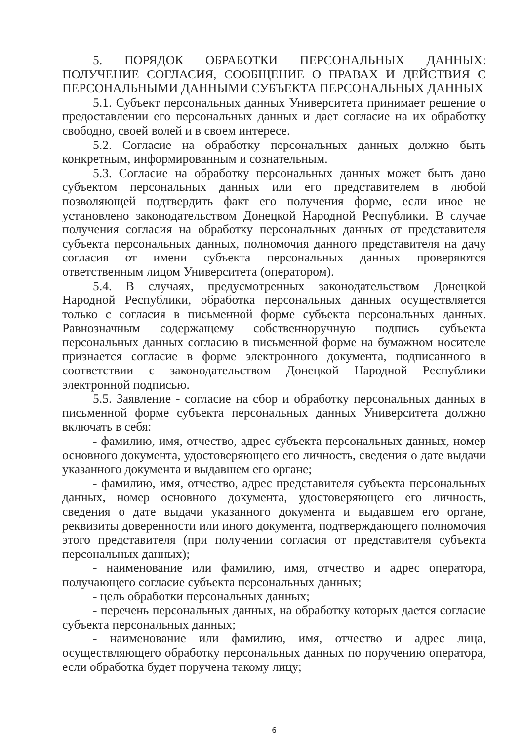5. ПОРЯДОК ОБРАБОТКИ ПЕРСОНАЛЬНЫХ ДАННЫХ: ПОЛУЧЕНИЕ СОГЛАСИЯ, СООБЩЕНИЕ О ПРАВАХ И ДЕЙСТВИЯ С ПЕРСОНАЛЬНЫМИ ДАННЫМИ СУБЪЕКТА ПЕРСОНАЛЬНЫХ ДАННЫХ
5.1. Субъект персональных данных Университета принимает решение о предоставлении его персональных данных и дает согласие на их обработку свободно, своей волей и в своем интересе.
5.2. Согласие на обработку персональных данных должно быть конкретным, информированным и сознательным.
5.3. Согласие на обработку персональных данных может быть дано субъектом персональных данных или его представителем в любой позволяющей подтвердить факт его получения форме, если иное не установлено законодательством Донецкой Народной Республики. В случае получения согласия на обработку персональных данных от представителя субъекта персональных данных, полномочия данного представителя на дачу согласия от имени субъекта персональных данных проверяются ответственным лицом Университета (оператором).
5.4. В случаях, предусмотренных законодательством Донецкой Народной Республики, обработка персональных данных осуществляется только с согласия в письменной форме субъекта персональных данных. Равнозначным содержащему собственноручную подпись субъекта персональных данных согласию в письменной форме на бумажном носителе признается согласие в форме электронного документа, подписанного в соответствии с законодательством Донецкой Народной Республики электронной подписью.
5.5. Заявление - согласие на сбор и обработку персональных данных в письменной форме субъекта персональных данных Университета должно включать в себя:
- фамилию, имя, отчество, адрес субъекта персональных данных, номер основного документа, удостоверяющего его личность, сведения о дате выдачи указанного документа и выдавшем его органе;
- фамилию, имя, отчество, адрес представителя субъекта персональных данных, номер основного документа, удостоверяющего его личность, сведения о дате выдачи указанного документа и выдавшем его органе, реквизиты доверенности или иного документа, подтверждающего полномочия этого представителя (при получении согласия от представителя субъекта персональных данных);
- наименование или фамилию, имя, отчество и адрес оператора, получающего согласие субъекта персональных данных;
- цель обработки персональных данных;
- перечень персональных данных, на обработку которых дается согласие субъекта персональных данных;
- наименование или фамилию, имя, отчество и адрес лица, осуществляющего обработку персональных данных по поручению оператора, если обработка будет поручена такому лицу;
6